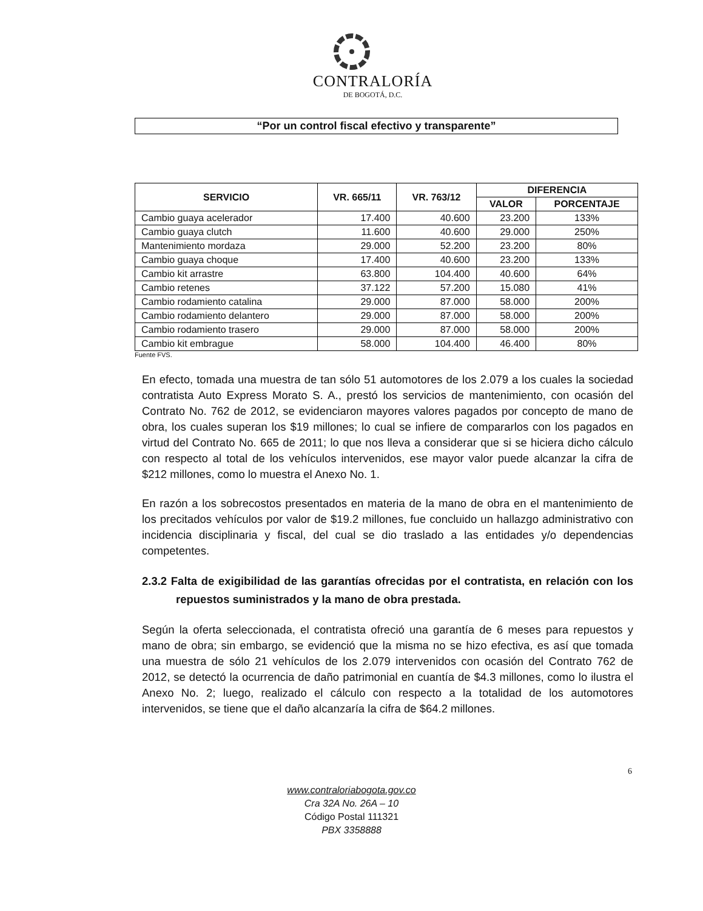CONTRALORÍA
DE BOGOTÁ, D.C.
“Por un control fiscal efectivo y transparente”
| SERVICIO | VR. 665/11 | VR. 763/12 | DIFERENCIA | |
| --- | --- | --- | --- | --- |
| | | | VALOR | PORCENTAJE |
| Cambio guaya acelerador | 17.400 | 40.600 | 23.200 | 133% |
| Cambio guaya clutch | 11.600 | 40.600 | 29.000 | 250% |
| Mantenimiento mordaza | 29.000 | 52.200 | 23.200 | 80% |
| Cambio guaya choque | 17.400 | 40.600 | 23.200 | 133% |
| Cambio kit arrastre | 63.800 | 104.400 | 40.600 | 64% |
| Cambio retenes | 37.122 | 57.200 | 15.080 | 41% |
| Cambio rodamiento catalina | 29.000 | 87.000 | 58.000 | 200% |
| Cambio rodamiento delantero | 29.000 | 87.000 | 58.000 | 200% |
| Cambio rodamiento trasero | 29.000 | 87.000 | 58.000 | 200% |
| Cambio kit embrague | 58.000 | 104.400 | 46.400 | 80% |
Fuente FVS.
En efecto, tomada una muestra de tan sólo 51 automotores de los 2.079 a los cuales la sociedad contratista Auto Express Morato S. A., prestó los servicios de mantenimiento, con ocasión del Contrato No. 762 de 2012, se evidenciaron mayores valores pagados por concepto de mano de obra, los cuales superan los $19 millones; lo cual se infiere de compararlos con los pagados en virtud del Contrato No. 665 de 2011; lo que nos lleva a considerar que si se hiciera dicho cálculo con respecto al total de los vehículos intervenidos, ese mayor valor puede alcanzar la cifra de $212 millones, como lo muestra el Anexo No. 1.
En razón a los sobrecostos presentados en materia de la mano de obra en el mantenimiento de los precitados vehículos por valor de $19.2 millones, fue concluido un hallazgo administrativo con incidencia disciplinaria y fiscal, del cual se dio traslado a las entidades y/o dependencias competentes.
2.3.2 Falta de exigibilidad de las garantías ofrecidas por el contratista, en relación con los repuestos suministrados y la mano de obra prestada.
Según la oferta seleccionada, el contratista ofreció una garantía de 6 meses para repuestos y mano de obra; sin embargo, se evidenció que la misma no se hizo efectiva, es así que tomada una muestra de sólo 21 vehículos de los 2.079 intervenidos con ocasión del Contrato 762 de 2012, se detectó la ocurrencia de daño patrimonial en cuantía de $4.3 millones, como lo ilustra el Anexo No. 2; luego, realizado el cálculo con respecto a la totalidad de los automotores intervenidos, se tiene que el daño alcanzaría la cifra de $64.2 millones.
6
www.contraloriabogota.gov.co
Cra 32A No. 26A – 10
Código Postal 111321
PBX 3358888